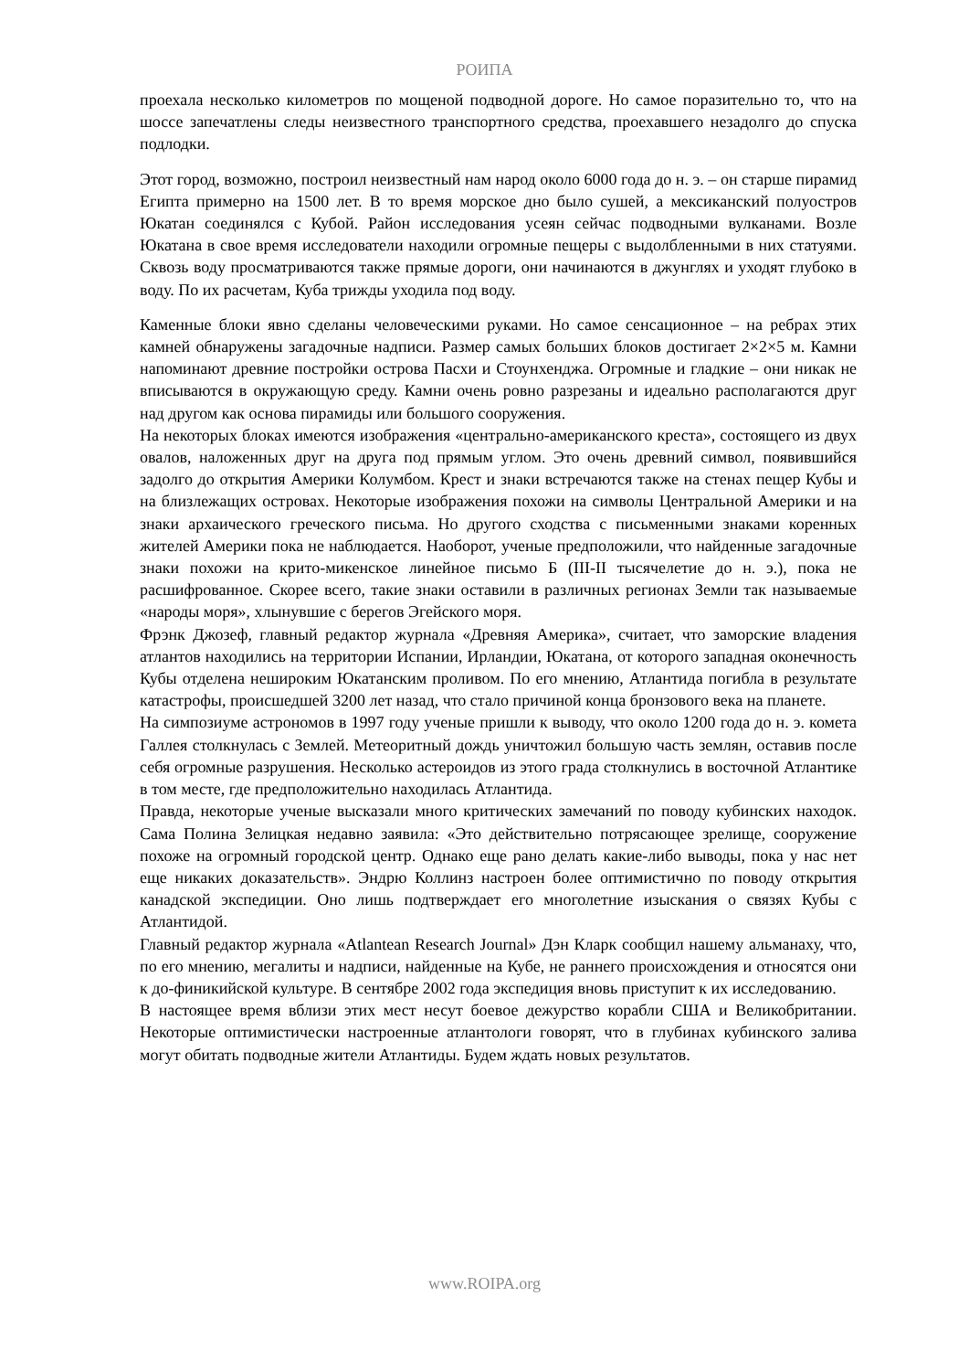РОИПА
проехала несколько километров по мощеной подводной дороге. Но самое поразительно то, что на шоссе запечатлены следы неизвестного транспортного средства, проехавшего незадолго до спуска подлодки.
Этот город, возможно, построил неизвестный нам народ около 6000 года до н. э. – он старше пирамид Египта примерно на 1500 лет. В то время морское дно было сушей, а мексиканский полуостров Юкатан соединялся с Кубой. Район исследования усеян сейчас подводными вулканами. Возле Юкатана в свое время исследователи находили огромные пещеры с выдолбленными в них статуями. Сквозь воду просматриваются также прямые дороги, они начинаются в джунглях и уходят глубоко в воду. По их расчетам, Куба трижды уходила под воду.
Каменные блоки явно сделаны человеческими руками. Но самое сенсационное – на ребрах этих камней обнаружены загадочные надписи. Размер самых больших блоков достигает 2×2×5 м. Камни напоминают древние постройки острова Пасхи и Стоунхенджа. Огромные и гладкие – они никак не вписываются в окружающую среду. Камни очень ровно разрезаны и идеально располагаются друг над другом как основа пирамиды или большого сооружения.
На некоторых блоках имеются изображения «центрально-американского креста», состоящего из двух овалов, наложенных друг на друга под прямым углом. Это очень древний символ, появившийся задолго до открытия Америки Колумбом. Крест и знаки встречаются также на стенах пещер Кубы и на близлежащих островах. Некоторые изображения похожи на символы Центральной Америки и на знаки архаического греческого письма. Но другого сходства с письменными знаками коренных жителей Америки пока не наблюдается. Наоборот, ученые предположили, что найденные загадочные знаки похожи на крито-микенское линейное письмо Б (III-II тысячелетие до н. э.), пока не расшифрованное. Скорее всего, такие знаки оставили в различных регионах Земли так называемые «народы моря», хлынувшие с берегов Эгейского моря.
Фрэнк Джозеф, главный редактор журнала «Древняя Америка», считает, что заморские владения атлантов находились на территории Испании, Ирландии, Юкатана, от которого западная оконечность Кубы отделена нешироким Юкатанским проливом. По его мнению, Атлантида погибла в результате катастрофы, происшедшей 3200 лет назад, что стало причиной конца бронзового века на планете.
На симпозиуме астрономов в 1997 году ученые пришли к выводу, что около 1200 года до н. э. комета Галлея столкнулась с Землей. Метеоритный дождь уничтожил большую часть землян, оставив после себя огромные разрушения. Несколько астероидов из этого града столкнулись в восточной Атлантике в том месте, где предположительно находилась Атлантида.
Правда, некоторые ученые высказали много критических замечаний по поводу кубинских находок. Сама Полина Зелицкая недавно заявила: «Это действительно потрясающее зрелище, сооружение похоже на огромный городской центр. Однако еще рано делать какие-либо выводы, пока у нас нет еще никаких доказательств». Эндрю Коллинз настроен более оптимистично по поводу открытия канадской экспедиции. Оно лишь подтверждает его многолетние изыскания о связях Кубы с Атлантидой.
Главный редактор журнала «Atlantean Research Journal» Дэн Кларк сообщил нашему альманаху, что, по его мнению, мегалиты и надписи, найденные на Кубе, не раннего происхождения и относятся они к до-финикийской культуре. В сентябре 2002 года экспедиция вновь приступит к их исследованию.
В настоящее время вблизи этих мест несут боевое дежурство корабли США и Великобритании. Некоторые оптимистически настроенные атлантологи говорят, что в глубинах кубинского залива могут обитать подводные жители Атлантиды. Будем ждать новых результатов.
www.ROIPA.org